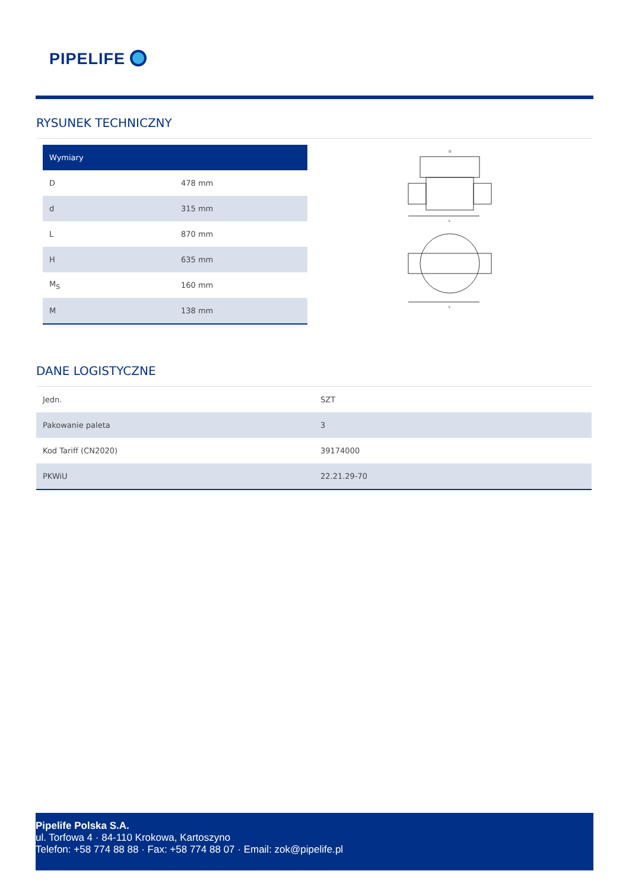PIPELIFE
RYSUNEK TECHNICZNY
| Wymiary | |
| --- | --- |
| D | 478 mm |
| d | 315 mm |
| L | 870 mm |
| H | 635 mm |
| M<sub>S</sub> | 160 mm |
| M | 138 mm |
D
L
L
DANE LOGISTYCZNE
| Jedn. | SZT |
| Pakowanie paleta | 3 |
| Kod Tariff (CN2020) | 39174000 |
| PKWiU | 22.21.29-70 |
Pipelife Polska S.A.
ul. Torfowa 4 · 84-110 Krokowa, Kartoszyno
Telefon: +58 774 88 88 · Fax: +58 774 88 07 · Email: zok@pipelife.pl